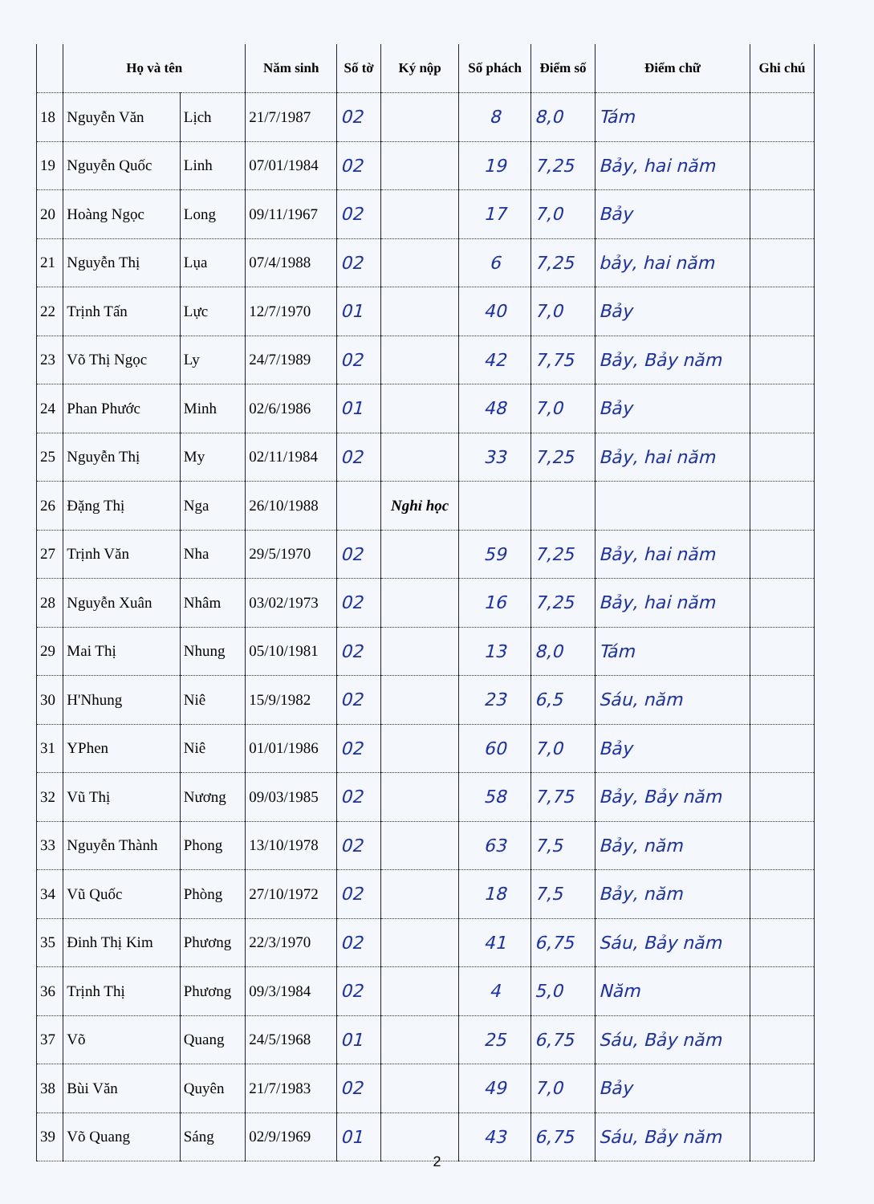| | Họ và tên | | Năm sinh | Số tờ | Ký nộp | Số phách | Điểm số | Điểm chữ | Ghi chú |
| --- | --- | --- | --- | --- | --- | --- | --- | --- | --- |
| 18 | Nguyễn Văn | Lịch | 21/7/1987 | 02 | | 8 | 8,0 | Tám | |
| 19 | Nguyễn Quốc | Linh | 07/01/1984 | 02 | | 19 | 7,25 | Bảy, hai năm | |
| 20 | Hoàng Ngọc | Long | 09/11/1967 | 02 | | 17 | 7,0 | Bảy | |
| 21 | Nguyễn Thị | Lụa | 07/4/1988 | 02 | | 6 | 7,25 | bảy, hai năm | |
| 22 | Trịnh Tấn | Lực | 12/7/1970 | 01 | | 40 | 7,0 | Bảy | |
| 23 | Võ Thị Ngọc | Ly | 24/7/1989 | 02 | | 42 | 7,75 | Bảy, Bảy năm | |
| 24 | Phan Phước | Minh | 02/6/1986 | 01 | | 48 | 7,0 | Bảy | |
| 25 | Nguyễn Thị | My | 02/11/1984 | 02 | | 33 | 7,25 | Bảy, hai năm | |
| 26 | Đặng Thị | Nga | 26/10/1988 | | Nghỉ học | | | | |
| 27 | Trịnh Văn | Nha | 29/5/1970 | 02 | | 59 | 7,25 | Bảy, hai năm | |
| 28 | Nguyễn Xuân | Nhâm | 03/02/1973 | 02 | | 16 | 7,25 | Bảy, hai năm | |
| 29 | Mai Thị | Nhung | 05/10/1981 | 02 | | 13 | 8,0 | Tám | |
| 30 | H'Nhung | Niê | 15/9/1982 | 02 | | 23 | 6,5 | Sáu, năm | |
| 31 | YPhen | Niê | 01/01/1986 | 02 | | 60 | 7,0 | Bảy | |
| 32 | Vũ Thị | Nương | 09/03/1985 | 02 | | 58 | 7,75 | Bảy, Bảy năm | |
| 33 | Nguyễn Thành | Phong | 13/10/1978 | 02 | | 63 | 7,5 | Bảy, năm | |
| 34 | Vũ Quốc | Phòng | 27/10/1972 | 02 | | 18 | 7,5 | Bảy, năm | |
| 35 | Đinh Thị Kim | Phương | 22/3/1970 | 02 | | 41 | 6,75 | Sáu, Bảy năm | |
| 36 | Trịnh Thị | Phương | 09/3/1984 | 02 | | 4 | 5,0 | Năm | |
| 37 | Võ | Quang | 24/5/1968 | 01 | | 25 | 6,75 | Sáu, Bảy năm | |
| 38 | Bùi Văn | Quyên | 21/7/1983 | 02 | | 49 | 7,0 | Bảy | |
| 39 | Võ Quang | Sáng | 02/9/1969 | 01 | | 43 | 6,75 | Sáu, Bảy năm | |
2